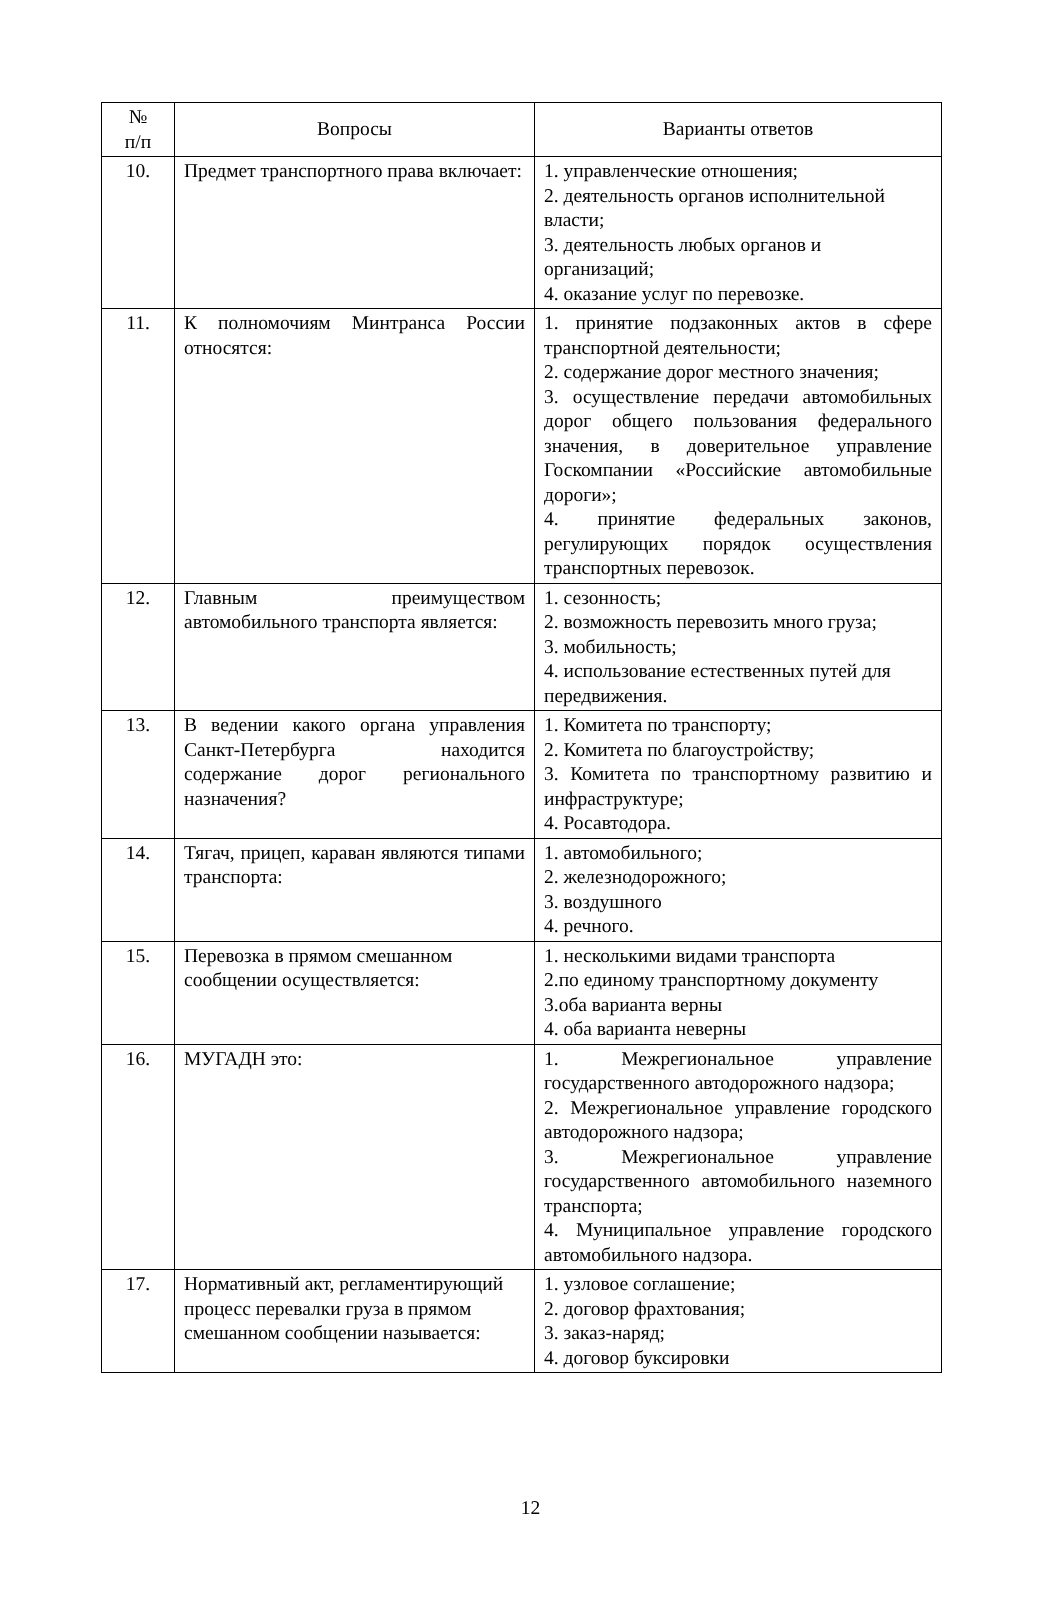| № п/п | Вопросы | Варианты ответов |
| --- | --- | --- |
| 10. | Предмет транспортного права включает: | 1. управленческие отношения; 2. деятельность органов исполнительной власти; 3. деятельность любых органов и организаций; 4. оказание услуг по перевозке. |
| 11. | К полномочиям Минтранса России относятся: | 1. принятие подзаконных актов в сфере транспортной деятельности; 2. содержание дорог местного значения; 3. осуществление передачи автомобильных дорог общего пользования федерального значения, в доверительное управление Госкомпании «Российские автомобильные дороги»; 4. принятие федеральных законов, регулирующих порядок осуществления транспортных перевозок. |
| 12. | Главным преимуществом автомобильного транспорта является: | 1. сезонность; 2. возможность перевозить много груза; 3. мобильность; 4. использование естественных путей для передвижения. |
| 13. | В ведении какого органа управления Санкт-Петербурга находится содержание дорог регионального назначения? | 1. Комитета по транспорту; 2. Комитета по благоустройству; 3. Комитета по транспортному развитию и инфраструктуре; 4. Росавтодора. |
| 14. | Тягач, прицеп, караван являются типами транспорта: | 1. автомобильного; 2. железнодорожного; 3. воздушного 4. речного. |
| 15. | Перевозка в прямом смешанном сообщении осуществляется: | 1. несколькими видами транспорта 2.по единому транспортному документу 3.оба варианта верны 4. оба варианта неверны |
| 16. | МУГАДН это: | 1. Межрегиональное управление государственного автодорожного надзора; 2. Межрегиональное управление городского автодорожного надзора; 3. Межрегиональное управление государственного автомобильного наземного транспорта; 4. Муниципальное управление городского автомобильного надзора. |
| 17. | Нормативный акт, регламентирующий процесс перевалки груза в прямом смешанном сообщении называется: | 1. узловое соглашение; 2. договор фрахтования; 3. заказ-наряд; 4. договор буксировки |
12